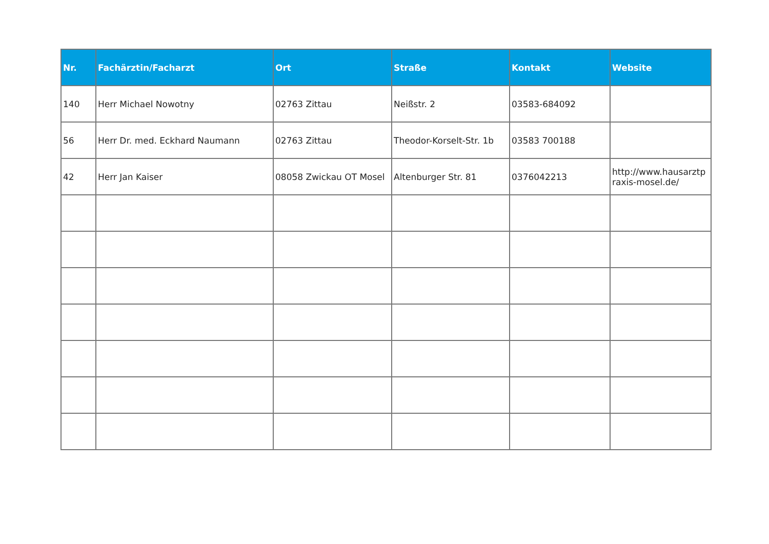| Nr. | Fachärztin/Facharzt | Ort | Straße | Kontakt | Website |
| --- | --- | --- | --- | --- | --- |
| 140 | Herr Michael Nowotny | 02763 Zittau | Neißstr. 2 | 03583-684092 | |
| 56 | Herr Dr. med. Eckhard Naumann | 02763 Zittau | Theodor-Korselt-Str. 1b | 03583 700188 | |
| 42 | Herr Jan Kaiser | 08058 Zwickau OT Mosel | Altenburger Str. 81 | 0376042213 | http://www.hausarztpraxis-mosel.de/ |